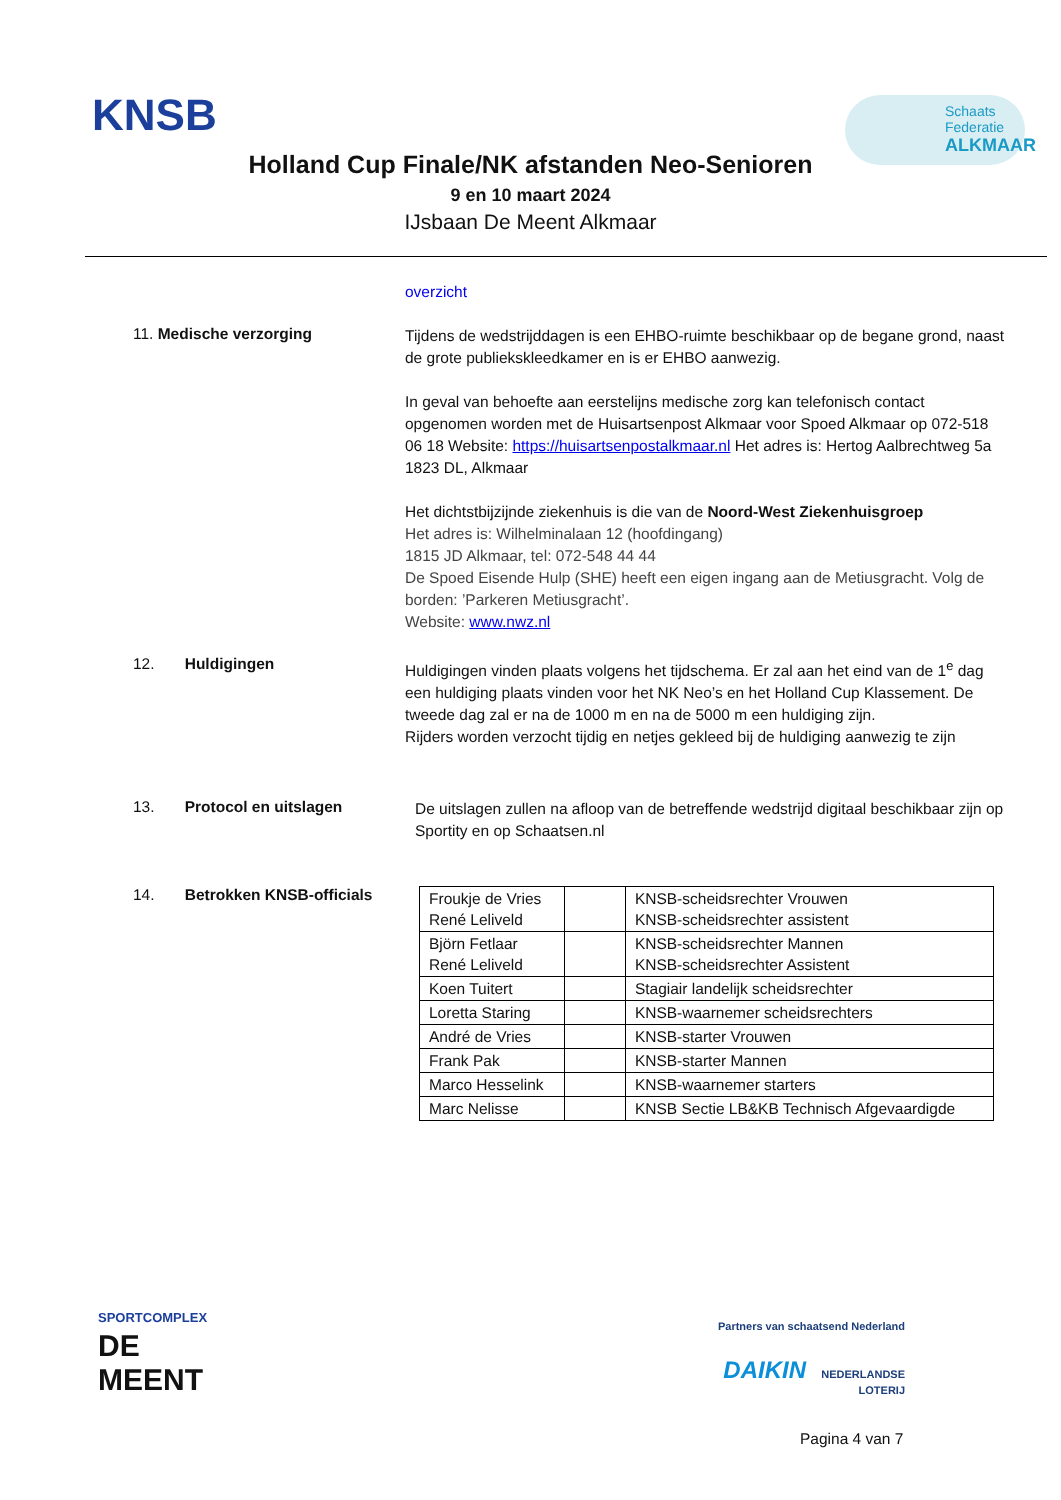KNSB
Schaats
Federatie
ALKMAAR
Holland Cup Finale/NK afstanden Neo-Senioren
9 en 10 maart 2024
IJsbaan De Meent Alkmaar
overzicht
11. Medische verzorging
Tijdens de wedstrijddagen is een EHBO-ruimte beschikbaar op de begane grond, naast de grote publiekskleedkamer en is er EHBO aanwezig.
In geval van behoefte aan eerstelijns medische zorg kan telefonisch contact opgenomen worden met de Huisartsenpost Alkmaar voor Spoed Alkmaar op 072-518 06 18 Website: https://huisartsenpostalkmaar.nl Het adres is: Hertog Aalbrechtweg 5a 1823 DL, Alkmaar
Het dichtstbijzijnde ziekenhuis is die van de Noord-West Ziekenhuisgroep
Het adres is: Wilhelminalaan 12 (hoofdingang)
1815 JD Alkmaar, tel: 072-548 44 44
De Spoed Eisende Hulp (SHE) heeft een eigen ingang aan de Metiusgracht. Volg de borden: ’Parkeren Metiusgracht’.
Website: www.nwz.nl
12. Huldigingen
Huldigingen vinden plaats volgens het tijdschema. Er zal aan het eind van de 1<sup>e</sup> dag een huldiging plaats vinden voor het NK Neo’s en het Holland Cup Klassement. De tweede dag zal er na de 1000 m en na de 5000 m een huldiging zijn.
Rijders worden verzocht tijdig en netjes gekleed bij de huldiging aanwezig te zijn
13. Protocol en uitslagen
De uitslagen zullen na afloop van de betreffende wedstrijd digitaal beschikbaar zijn op Sportity en op Schaatsen.nl
14. Betrokken KNSB-officials
| Froukje de Vries René Leliveld | | KNSB-scheidsrechter Vrouwen KNSB-scheidsrechter assistent |
| Björn Fetlaar René Leliveld | | KNSB-scheidsrechter Mannen KNSB-scheidsrechter Assistent |
| Koen Tuitert | | Stagiair landelijk scheidsrechter |
| Loretta Staring | | KNSB-waarnemer scheidsrechters |
| André de Vries | | KNSB-starter Vrouwen |
| Frank Pak | | KNSB-starter Mannen |
| Marco Hesselink | | KNSB-waarnemer starters |
| Marc Nelisse | | KNSB Sectie LB&KB Technisch Afgevaardigde |
SPORTCOMPLEX
DE
MEENT
Partners van schaatsend Nederland
DAIKIN NEDERLANDSE
LOTERIJ
Pagina 4 van 7